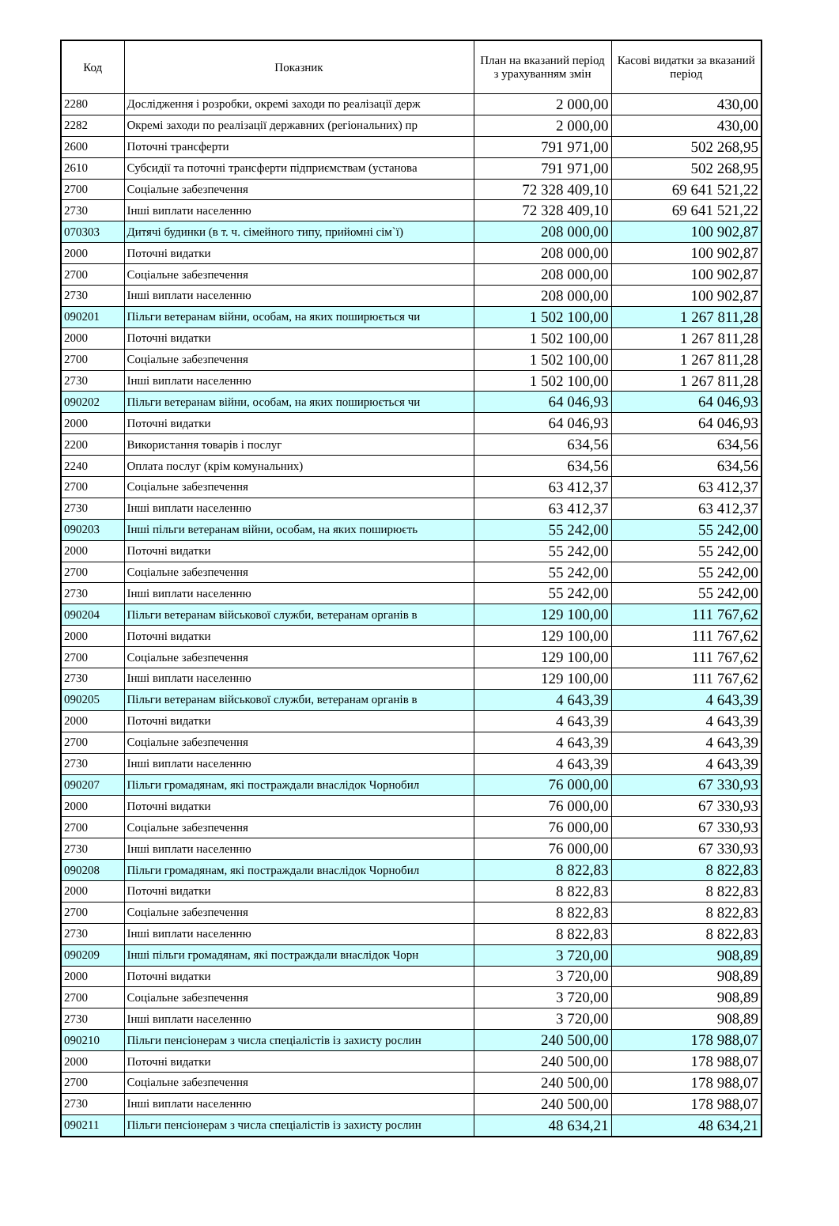| Код | Показник | План на вказаний період з урахуванням змін | Касові видатки за вказаний період |
| --- | --- | --- | --- |
| 2280 | Дослідження і розробки, окремі заходи по реалізації держ | 2 000,00 | 430,00 |
| 2282 | Окремі заходи по реалізації державних (регіональних) пр | 2 000,00 | 430,00 |
| 2600 | Поточні трансферти | 791 971,00 | 502 268,95 |
| 2610 | Субсидії та поточні трансферти підприємствам (установа | 791 971,00 | 502 268,95 |
| 2700 | Соціальне забезпечення | 72 328 409,10 | 69 641 521,22 |
| 2730 | Інші виплати населенню | 72 328 409,10 | 69 641 521,22 |
| 070303 | Дитячі будинки (в т. ч. сімейного типу, прийомні сім`ї) | 208 000,00 | 100 902,87 |
| 2000 | Поточні видатки | 208 000,00 | 100 902,87 |
| 2700 | Соціальне забезпечення | 208 000,00 | 100 902,87 |
| 2730 | Інші виплати населенню | 208 000,00 | 100 902,87 |
| 090201 | Пільги ветеранам війни, особам, на яких поширюється чи | 1 502 100,00 | 1 267 811,28 |
| 2000 | Поточні видатки | 1 502 100,00 | 1 267 811,28 |
| 2700 | Соціальне забезпечення | 1 502 100,00 | 1 267 811,28 |
| 2730 | Інші виплати населенню | 1 502 100,00 | 1 267 811,28 |
| 090202 | Пільги ветеранам війни, особам, на яких поширюється чи | 64 046,93 | 64 046,93 |
| 2000 | Поточні видатки | 64 046,93 | 64 046,93 |
| 2200 | Використання товарів і послуг | 634,56 | 634,56 |
| 2240 | Оплата послуг (крім комунальних) | 634,56 | 634,56 |
| 2700 | Соціальне забезпечення | 63 412,37 | 63 412,37 |
| 2730 | Інші виплати населенню | 63 412,37 | 63 412,37 |
| 090203 | Інші пільги ветеранам війни, особам, на яких поширюєть | 55 242,00 | 55 242,00 |
| 2000 | Поточні видатки | 55 242,00 | 55 242,00 |
| 2700 | Соціальне забезпечення | 55 242,00 | 55 242,00 |
| 2730 | Інші виплати населенню | 55 242,00 | 55 242,00 |
| 090204 | Пільги ветеранам військової служби, ветеранам органів в | 129 100,00 | 111 767,62 |
| 2000 | Поточні видатки | 129 100,00 | 111 767,62 |
| 2700 | Соціальне забезпечення | 129 100,00 | 111 767,62 |
| 2730 | Інші виплати населенню | 129 100,00 | 111 767,62 |
| 090205 | Пільги ветеранам військової служби, ветеранам органів в | 4 643,39 | 4 643,39 |
| 2000 | Поточні видатки | 4 643,39 | 4 643,39 |
| 2700 | Соціальне забезпечення | 4 643,39 | 4 643,39 |
| 2730 | Інші виплати населенню | 4 643,39 | 4 643,39 |
| 090207 | Пільги громадянам, які постраждали внаслідок Чорнобил | 76 000,00 | 67 330,93 |
| 2000 | Поточні видатки | 76 000,00 | 67 330,93 |
| 2700 | Соціальне забезпечення | 76 000,00 | 67 330,93 |
| 2730 | Інші виплати населенню | 76 000,00 | 67 330,93 |
| 090208 | Пільги громадянам, які постраждали внаслідок Чорнобил | 8 822,83 | 8 822,83 |
| 2000 | Поточні видатки | 8 822,83 | 8 822,83 |
| 2700 | Соціальне забезпечення | 8 822,83 | 8 822,83 |
| 2730 | Інші виплати населенню | 8 822,83 | 8 822,83 |
| 090209 | Інші пільги громадянам, які постраждали внаслідок Чорн | 3 720,00 | 908,89 |
| 2000 | Поточні видатки | 3 720,00 | 908,89 |
| 2700 | Соціальне забезпечення | 3 720,00 | 908,89 |
| 2730 | Інші виплати населенню | 3 720,00 | 908,89 |
| 090210 | Пільги пенсіонерам з числа спеціалістів із захисту рослин | 240 500,00 | 178 988,07 |
| 2000 | Поточні видатки | 240 500,00 | 178 988,07 |
| 2700 | Соціальне забезпечення | 240 500,00 | 178 988,07 |
| 2730 | Інші виплати населенню | 240 500,00 | 178 988,07 |
| 090211 | Пільги пенсіонерам з числа спеціалістів із захисту рослин | 48 634,21 | 48 634,21 |